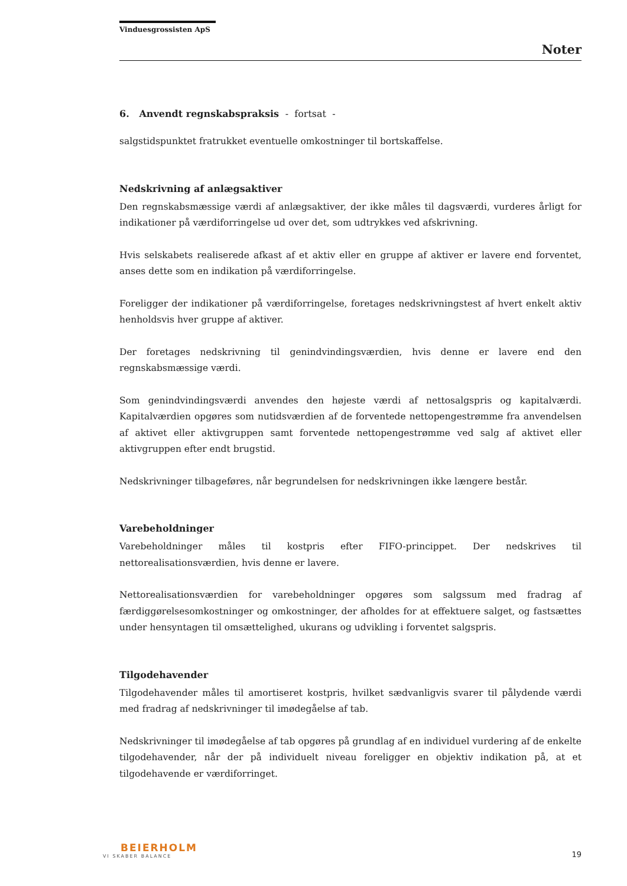Vinduesgrossisten ApS
Noter
6. Anvendt regnskabspraksis - fortsat -
salgstidspunktet fratrukket eventuelle omkostninger til bortskaffelse.
Nedskrivning af anlægsaktiver
Den regnskabsmæssige værdi af anlægsaktiver, der ikke måles til dagsværdi, vurderes årligt for indikationer på værdiforringelse ud over det, som udtrykkes ved afskrivning.
Hvis selskabets realiserede afkast af et aktiv eller en gruppe af aktiver er lavere end forventet, anses dette som en indikation på værdiforringelse.
Foreligger der indikationer på værdiforringelse, foretages nedskrivningstest af hvert enkelt aktiv henholdsvis hver gruppe af aktiver.
Der foretages nedskrivning til genindvindingsværdien, hvis denne er lavere end den regnskabsmæssige værdi.
Som genindvindingsværdi anvendes den højeste værdi af nettosalgspris og kapitalværdi. Kapitalværdien opgøres som nutidsværdien af de forventede nettopengestrømme fra anvendelsen af aktivet eller aktivgruppen samt forventede nettopengestrømme ved salg af aktivet eller aktivgruppen efter endt brugstid.
Nedskrivninger tilbageføres, når begrundelsen for nedskrivningen ikke længere består.
Varebeholdninger
Varebeholdninger måles til kostpris efter FIFO-princippet. Der nedskrives til nettorealisationsværdien, hvis denne er lavere.
Nettorealisationsværdien for varebeholdninger opgøres som salgssum med fradrag af færdiggørelsesomkostninger og omkostninger, der afholdes for at effektuere salget, og fastsættes under hensyntagen til omsættelighed, ukurans og udvikling i forventet salgspris.
Tilgodehavender
Tilgodehavender måles til amortiseret kostpris, hvilket sædvanligvis svarer til pålydende værdi med fradrag af nedskrivninger til imødegåelse af tab.
Nedskrivninger til imødegåelse af tab opgøres på grundlag af en individuel vurdering af de enkelte tilgodehavender, når der på individuelt niveau foreligger en objektiv indikation på, at et tilgodehavende er værdiforringet.
BEIERHOLM
VI SKABER BALANCE
19